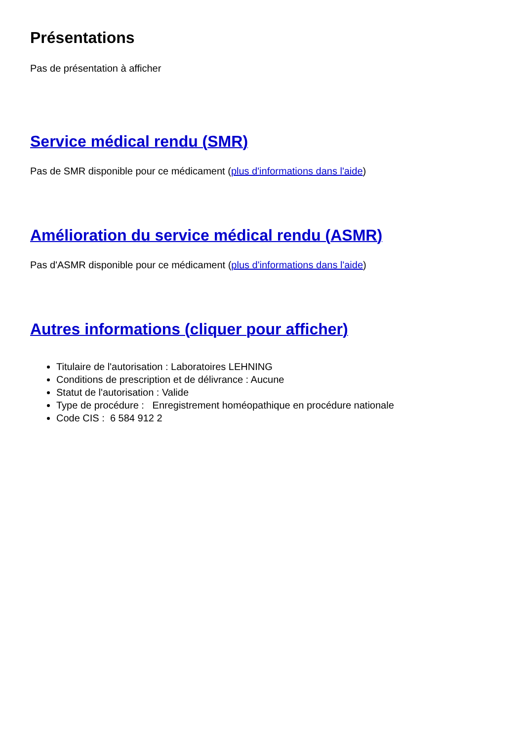Présentations
Pas de présentation à afficher
Service médical rendu (SMR)
Pas de SMR disponible pour ce médicament (plus d'informations dans l'aide)
Amélioration du service médical rendu (ASMR)
Pas d'ASMR disponible pour ce médicament (plus d'informations dans l'aide)
Autres informations (cliquer pour afficher)
Titulaire de l'autorisation : Laboratoires LEHNING
Conditions de prescription et de délivrance : Aucune
Statut de l'autorisation : Valide
Type de procédure : Enregistrement homéopathique en procédure nationale
Code CIS : 6 584 912 2